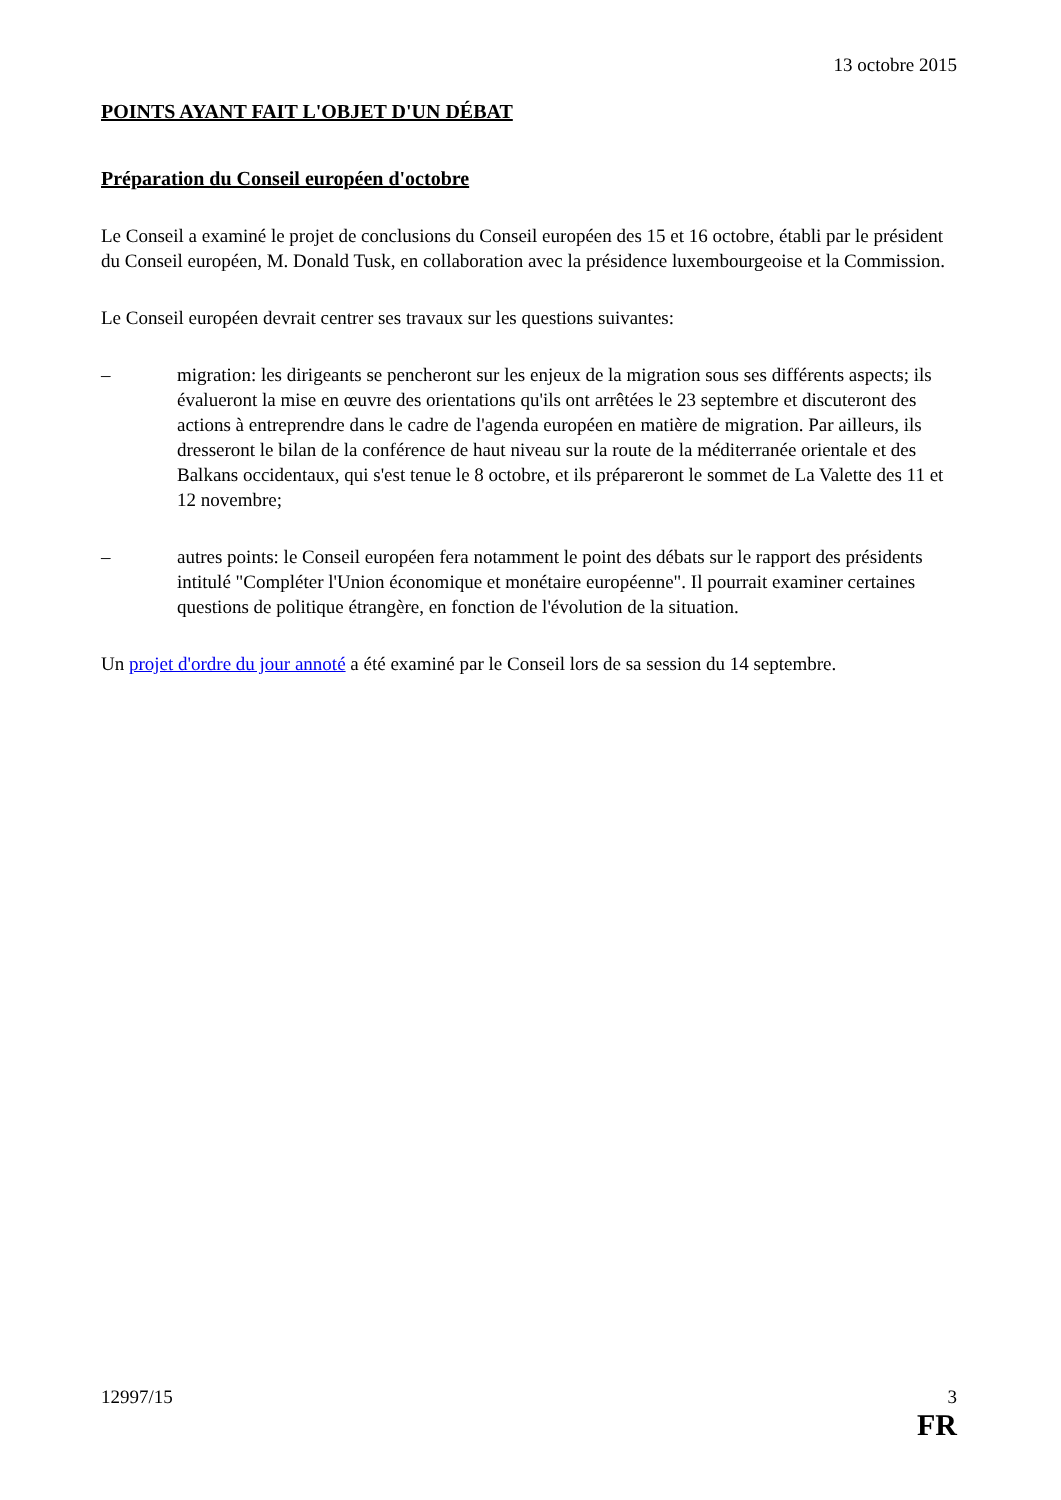13 octobre 2015
POINTS AYANT FAIT L'OBJET D'UN DÉBAT
Préparation du Conseil européen d'octobre
Le Conseil a examiné le projet de conclusions du Conseil européen des 15 et 16 octobre, établi par le président du Conseil européen, M. Donald Tusk, en collaboration avec la présidence luxembourgeoise et la Commission.
Le Conseil européen devrait centrer ses travaux sur les questions suivantes:
– migration: les dirigeants se pencheront sur les enjeux de la migration sous ses différents aspects; ils évalueront la mise en œuvre des orientations qu'ils ont arrêtées le 23 septembre et discuteront des actions à entreprendre dans le cadre de l'agenda européen en matière de migration. Par ailleurs, ils dresseront le bilan de la conférence de haut niveau sur la route de la méditerranée orientale et des Balkans occidentaux, qui s'est tenue le 8 octobre, et ils prépareront le sommet de La Valette des 11 et 12 novembre;
– autres points: le Conseil européen fera notamment le point des débats sur le rapport des présidents intitulé "Compléter l'Union économique et monétaire européenne". Il pourrait examiner certaines questions de politique étrangère, en fonction de l'évolution de la situation.
Un projet d'ordre du jour annoté a été examiné par le Conseil lors de sa session du 14 septembre.
12997/15 3
FR